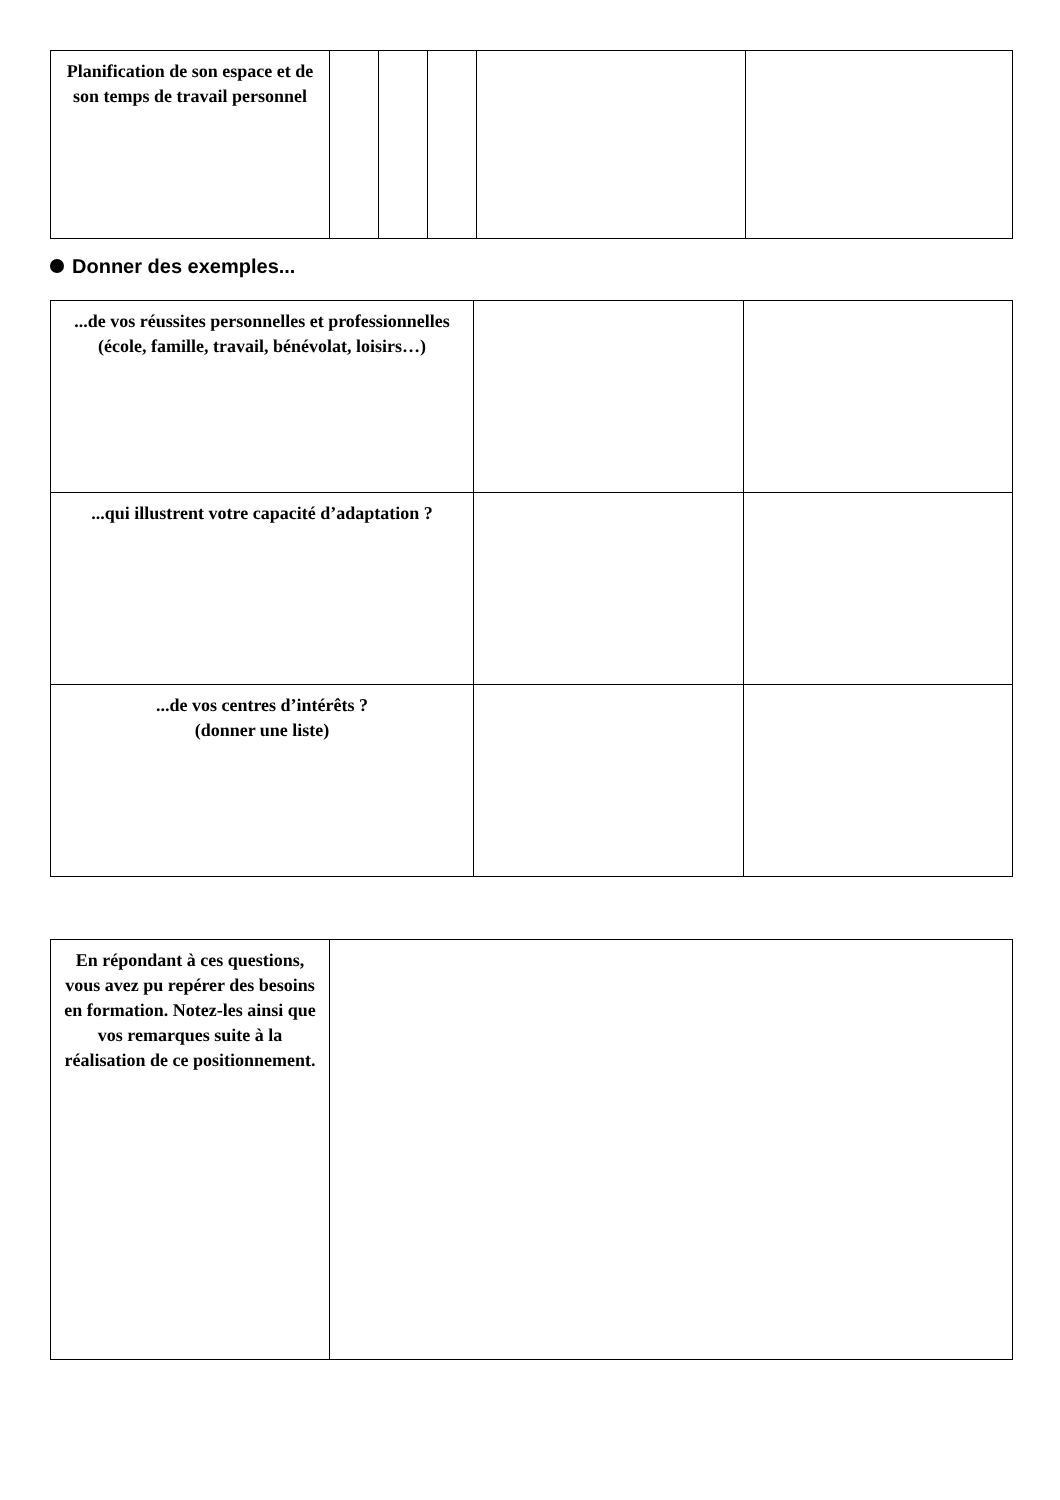| Planification de son espace et de son temps de travail personnel | | | | | |
Donner des exemples...
| ...de vos réussites personnelles et professionnelles (école, famille, travail, bénévolat, loisirs…) | | |
| ...qui illustrent votre capacité d’adaptation ? | | |
| ...de vos centres d’intérêts ? (donner une liste) | | |
| En répondant à ces questions, vous avez pu repérer des besoins en formation. Notez-les ainsi que vos remarques suite à la réalisation de ce positionnement. | |